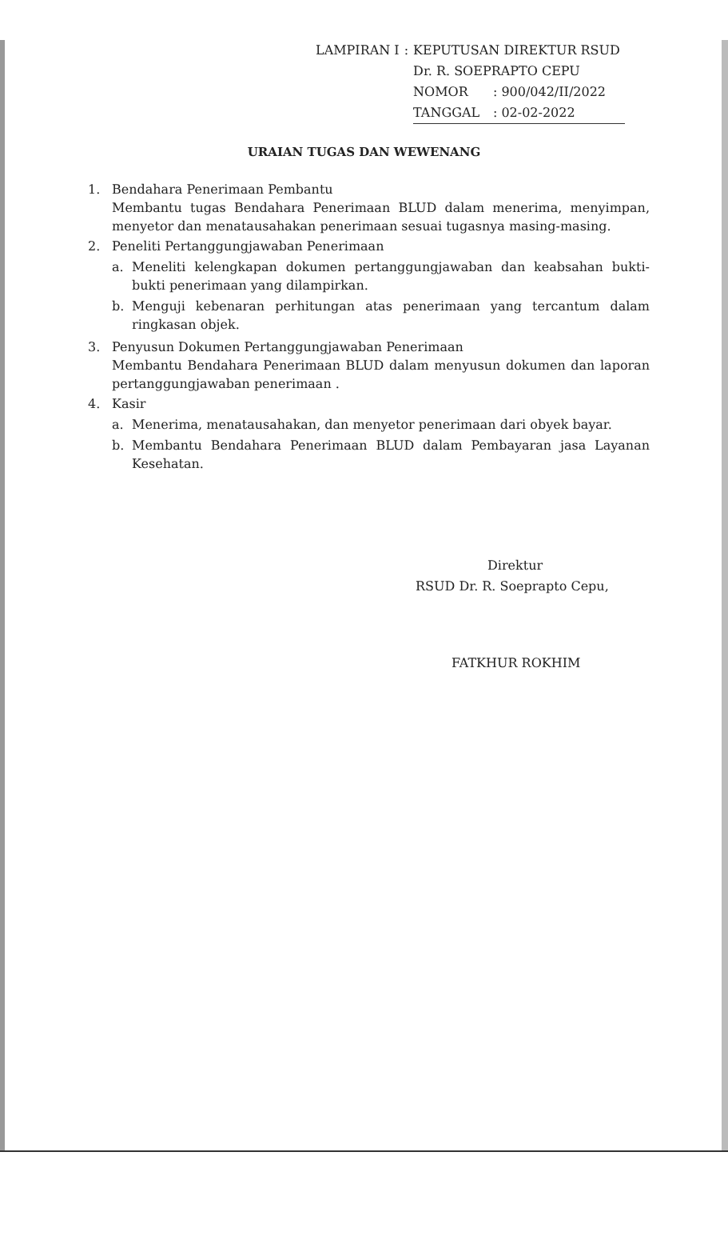| LAMPIRAN I | : | KEPUTUSAN DIREKTUR RSUD | |
| | | Dr. R. SOEPRAPTO CEPU | |
| | | NOMOR | : 900/042/II/2022 |
| | | TANGGAL | : 02-02-2022 |
URAIAN TUGAS DAN WEWENANG
1. Bendahara Penerimaan Pembantu
Membantu tugas Bendahara Penerimaan BLUD dalam menerima, menyimpan, menyetor dan menatausahakan penerimaan sesuai tugasnya masing-masing.
2. Peneliti Pertanggungjawaban Penerimaan
a. Meneliti kelengkapan dokumen pertanggungjawaban dan keabsahan bukti-bukti penerimaan yang dilampirkan.
b. Menguji kebenaran perhitungan atas penerimaan yang tercantum dalam ringkasan objek.
3. Penyusun Dokumen Pertanggungjawaban Penerimaan
Membantu Bendahara Penerimaan BLUD dalam menyusun dokumen dan laporan pertanggungjawaban penerimaan .
4. Kasir
a. Menerima, menatausahakan, dan menyetor penerimaan dari obyek bayar.
b. Membantu Bendahara Penerimaan BLUD dalam Pembayaran jasa Layanan Kesehatan.
Direktur
RSUD Dr. R. Soeprapto Cepu,
FATKHUR ROKHIM